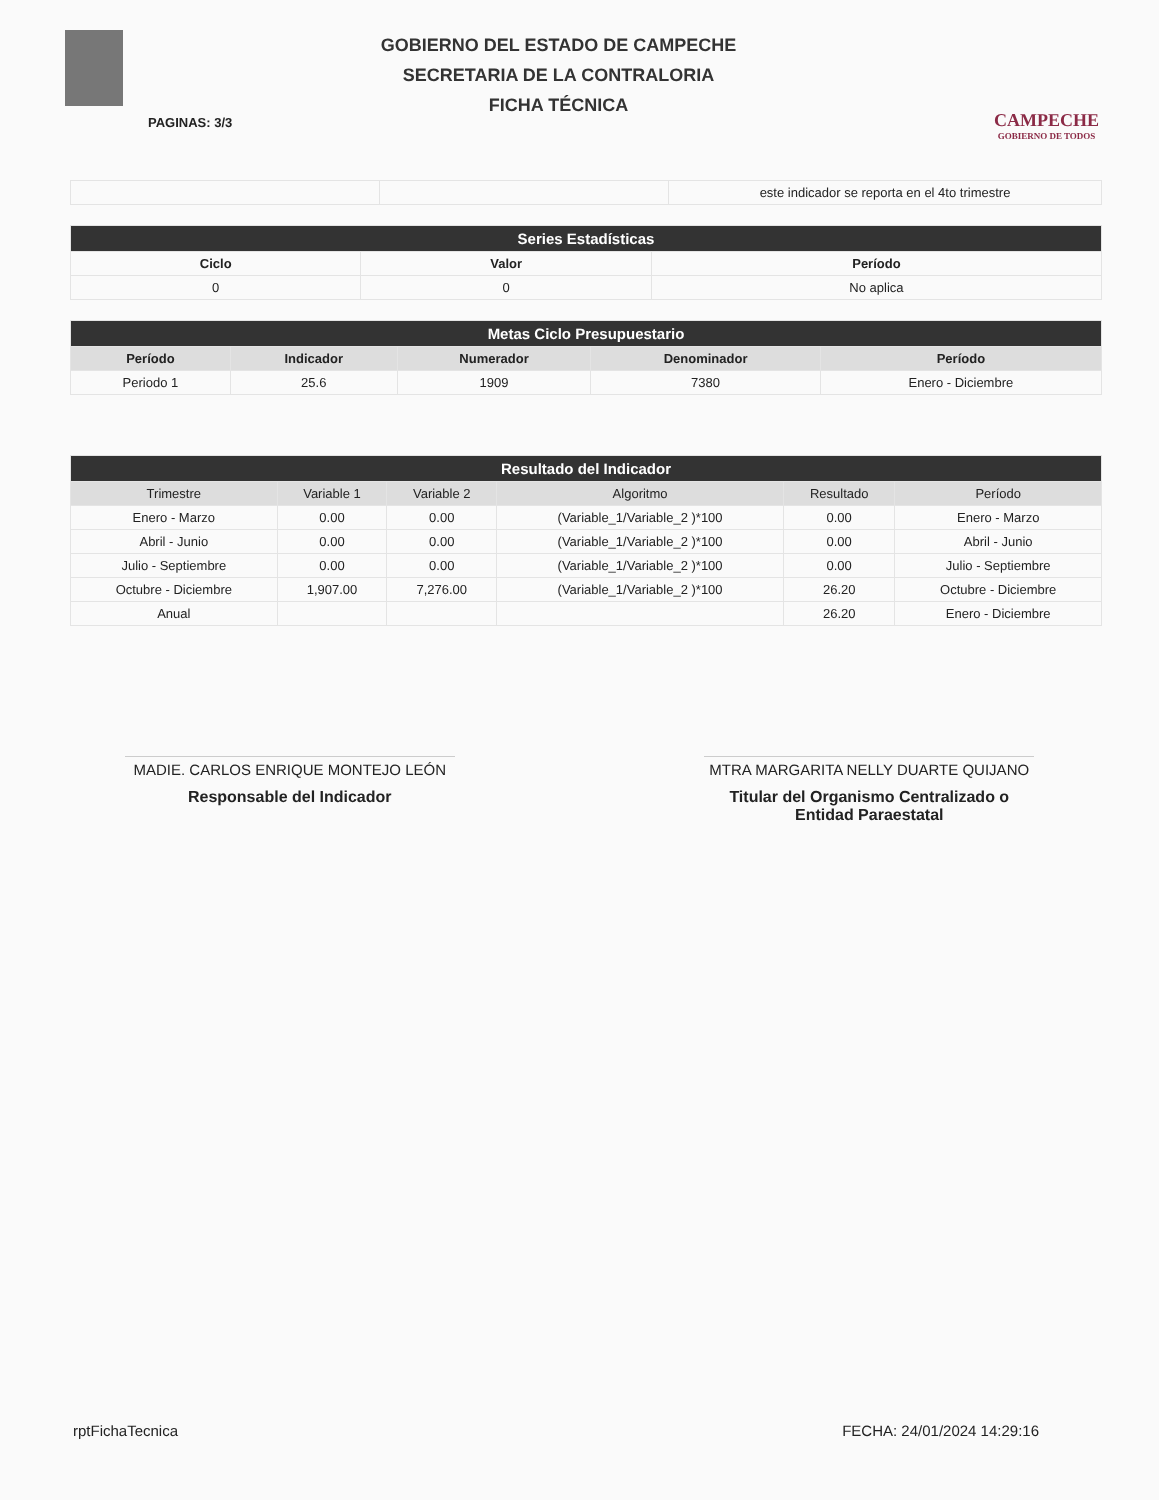GOBIERNO DEL ESTADO DE CAMPECHE
SECRETARIA DE LA CONTRALORIA
FICHA TÉCNICA
CAMPECHE
GOBIERNO DE TODOS
PAGINAS: 3/3
| | | este indicador se reporta en el 4to trimestre |
| Series Estadísticas | | |
| --- | --- | --- |
| Ciclo | Valor | Período |
| 0 | 0 | No aplica |
| Metas Ciclo Presupuestario | | | | |
| --- | --- | --- | --- | --- |
| Período | Indicador | Numerador | Denominador | Período |
| Periodo 1 | 25.6 | 1909 | 7380 | Enero - Diciembre |
| Resultado del Indicador | | | | | |
| --- | --- | --- | --- | --- | --- |
| Trimestre | Variable 1 | Variable 2 | Algoritmo | Resultado | Período |
| Enero - Marzo | 0.00 | 0.00 | (Variable_1/Variable_2 )*100 | 0.00 | Enero - Marzo |
| Abril - Junio | 0.00 | 0.00 | (Variable_1/Variable_2 )*100 | 0.00 | Abril - Junio |
| Julio - Septiembre | 0.00 | 0.00 | (Variable_1/Variable_2 )*100 | 0.00 | Julio - Septiembre |
| Octubre - Diciembre | 1,907.00 | 7,276.00 | (Variable_1/Variable_2 )*100 | 26.20 | Octubre - Diciembre |
| Anual | | | | 26.20 | Enero - Diciembre |
MADIE. CARLOS ENRIQUE MONTEJO LEÓN
Responsable del Indicador
MTRA MARGARITA NELLY DUARTE QUIJANO
Titular del Organismo Centralizado o Entidad Paraestatal
rptFichaTecnica FECHA: 24/01/2024 14:29:16